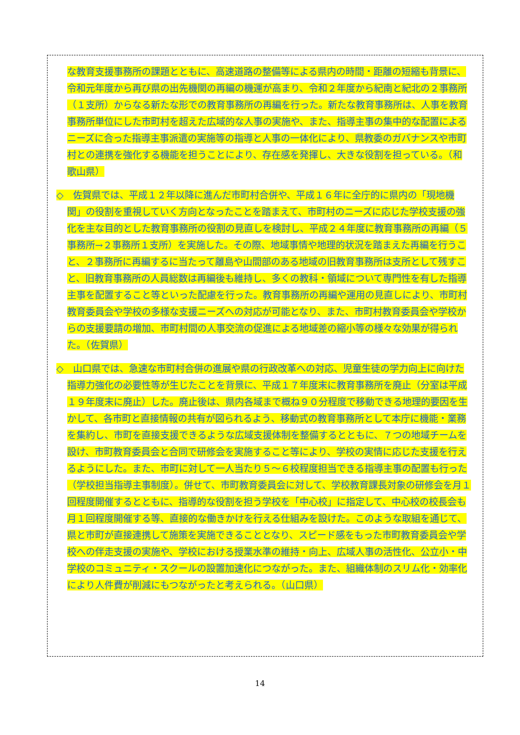な教育支援事務所の課題とともに、高速道路の整備等による県内の時間・距離の短縮も背景に、令和元年度から再び県の出先機関の再編の機運が高まり、令和２年度から紀南と紀北の２事務所（１支所）からなる新たな形での教育事務所の再編を行った。新たな教育事務所は、人事を教育事務所単位にした市町村を超えた広域的な人事の実施や、また、指導主事の集中的な配置によるニーズに合った指導主事派遣の実施等の指導と人事の一体化により、県教委のガバナンスや市町村との連携を強化する機能を担うことにより、存在感を発揮し、大きな役割を担っている。（和歌山県）
◇　佐賀県では、平成１２年以降に進んだ市町村合併や、平成１６年に全庁的に県内の「現地機関」の役割を重視していく方向となったことを踏まえて、市町村のニーズに応じた学校支援の強化を主な目的とした教育事務所の役割の見直しを検討し、平成２４年度に教育事務所の再編（５事務所→２事務所１支所）を実施した。その際、地域事情や地理的状況を踏まえた再編を行うこと、２事務所に再編するに当たって離島や山間部のある地域の旧教育事務所は支所として残すこと、旧教育事務所の人員総数は再編後も維持し、多くの教科・領域について専門性を有した指導主事を配置すること等といった配慮を行った。教育事務所の再編や運用の見直しにより、市町村教育委員会や学校の多様な支援ニーズへの対応が可能となり、また、市町村教育委員会や学校からの支援要請の増加、市町村間の人事交流の促進による地域差の縮小等の様々な効果が得られた。（佐賀県）
◇　山口県では、急速な市町村合併の進展や県の行政改革への対応、児童生徒の学力向上に向けた指導力強化の必要性等が生じたことを背景に、平成１７年度末に教育事務所を廃止（分室は平成１９年度末に廃止）した。廃止後は、県内各域まで概ね９０分程度で移動できる地理的要因を生かして、各市町と直接情報の共有が図られるよう、移動式の教育事務所として本庁に機能・業務を集約し、市町を直接支援できるような広域支援体制を整備するとともに、７つの地域チームを設け、市町教育委員会と合同で研修会を実施すること等により、学校の実情に応じた支援を行えるようにした。また、市町に対して一人当たり５～６校程度担当できる指導主事の配置も行った（学校担当指導主事制度）。併せて、市町教育委員会に対して、学校教育課長対象の研修会を月１回程度開催するとともに、指導的な役割を担う学校を「中心校」に指定して、中心校の校長会も月１回程度開催する等、直接的な働きかけを行える仕組みを設けた。このような取組を通じて、県と市町が直接連携して施策を実施できることとなり、スピード感をもった市町教育委員会や学校への伴走支援の実施や、学校における授業水準の維持・向上、広域人事の活性化、公立小・中学校のコミュニティ・スクールの設置加速化につながった。また、組織体制のスリム化・効率化により人件費が削減にもつながったと考えられる。（山口県）
14